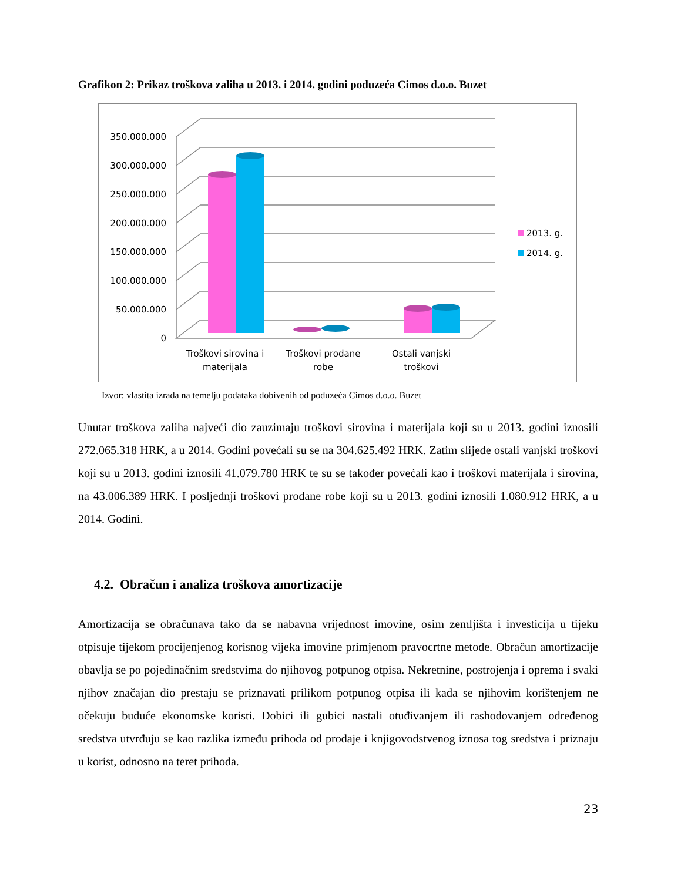Grafikon 2: Prikaz troškova zaliha u 2013. i 2014. godini poduzeća Cimos d.o.o. Buzet
350.000.000
300.000.000
250.000.000
200.000.000
150.000.000
100.000.000
50.000.000
0
Troškovi sirovina i
materijala
Troškovi prodane
robe
Ostali vanjski
troškovi
2013. g.
2014. g.
Izvor: vlastita izrada na temelju podataka dobivenih od poduzeća Cimos d.o.o. Buzet
Unutar troškova zaliha najveći dio zauzimaju troškovi sirovina i materijala koji su u 2013. godini iznosili 272.065.318 HRK, a u 2014. Godini povećali su se na 304.625.492 HRK. Zatim slijede ostali vanjski troškovi koji su u 2013. godini iznosili 41.079.780 HRK te su se također povećali kao i troškovi materijala i sirovina, na 43.006.389 HRK. I posljednji troškovi prodane robe koji su u 2013. godini iznosili 1.080.912 HRK, a u 2014. Godini.
4.2. Obračun i analiza troškova amortizacije
Amortizacija se obračunava tako da se nabavna vrijednost imovine, osim zemljišta i investicija u tijeku otpisuje tijekom procijenjenog korisnog vijeka imovine primjenom pravocrtne metode. Obračun amortizacije obavlja se po pojedinačnim sredstvima do njihovog potpunog otpisa. Nekretnine, postrojenja i oprema i svaki njihov značajan dio prestaju se priznavati prilikom potpunog otpisa ili kada se njihovim korištenjem ne očekuju buduće ekonomske koristi. Dobici ili gubici nastali otuđivanjem ili rashodovanjem određenog sredstva utvrđuju se kao razlika između prihoda od prodaje i knjigovodstvenog iznosa tog sredstva i priznaju u korist, odnosno na teret prihoda.
23